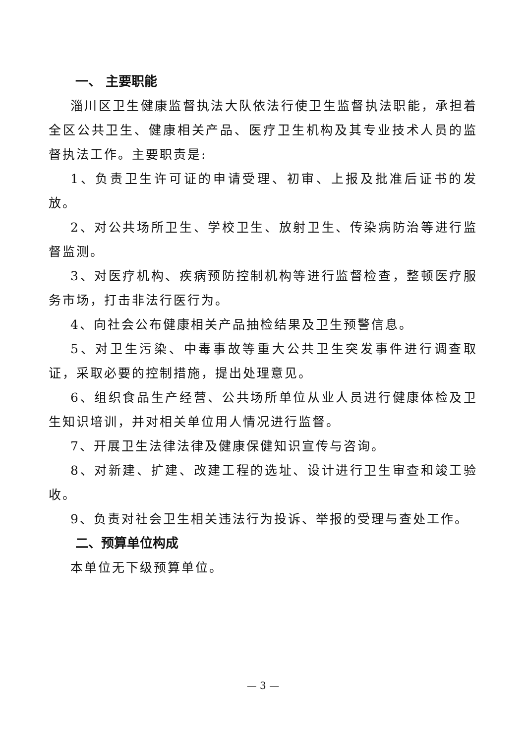一、 主要职能
淄川区卫生健康监督执法大队依法行使卫生监督执法职能，承担着全区公共卫生、健康相关产品、医疗卫生机构及其专业技术人员的监督执法工作。主要职责是:
1、负责卫生许可证的申请受理、初审、上报及批准后证书的发放。
2、对公共场所卫生、学校卫生、放射卫生、传染病防治等进行监督监测。
3、对医疗机构、疾病预防控制机构等进行监督检查，整顿医疗服务市场，打击非法行医行为。
4、向社会公布健康相关产品抽检结果及卫生预警信息。
5、对卫生污染、中毒事故等重大公共卫生突发事件进行调查取证，采取必要的控制措施，提出处理意见。
6、组织食品生产经营、公共场所单位从业人员进行健康体检及卫生知识培训，并对相关单位用人情况进行监督。
7、开展卫生法律法律及健康保健知识宣传与咨询。
8、对新建、扩建、改建工程的选址、设计进行卫生审查和竣工验收。
9、负责对社会卫生相关违法行为投诉、举报的受理与查处工作。
二、预算单位构成
本单位无下级预算单位。
— 3 —